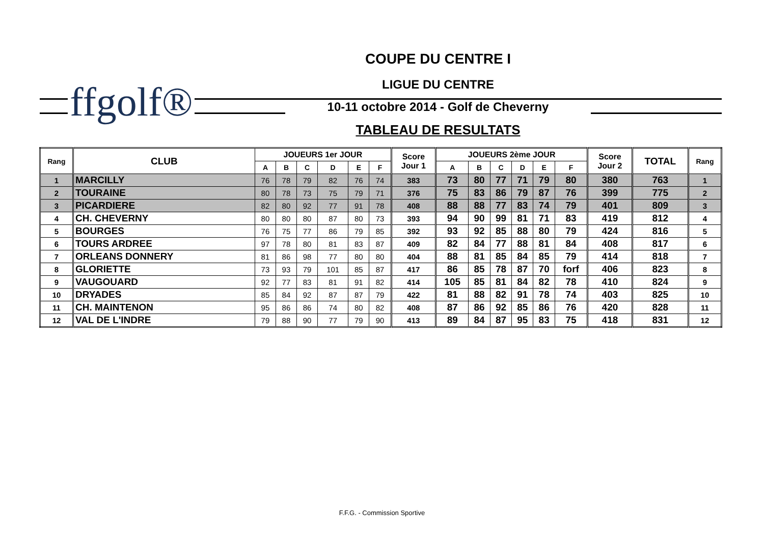ffgolf®
COUPE DU CENTRE I
LIGUE DU CENTRE
10-11 octobre 2014 - Golf de Cheverny
TABLEAU DE RESULTATS
| Rang | CLUB | JOUEURS 1er JOUR | | | | | | Score Jour 1 | JOUEURS 2ème JOUR | | | | | | Score Jour 2 | TOTAL | Rang |
| --- | --- | --- | --- | --- | --- | --- | --- | --- | --- | --- | --- | --- | --- | --- | --- | --- | --- |
| | | A | B | C | D | E | F | | A | B | C | D | E | F | | | |
| 1 | MARCILLY | 76 | 78 | 79 | 82 | 76 | 74 | 383 | 73 | 80 | 77 | 71 | 79 | 80 | 380 | 763 | 1 |
| 2 | TOURAINE | 80 | 78 | 73 | 75 | 79 | 71 | 376 | 75 | 83 | 86 | 79 | 87 | 76 | 399 | 775 | 2 |
| 3 | PICARDIERE | 82 | 80 | 92 | 77 | 91 | 78 | 408 | 88 | 88 | 77 | 83 | 74 | 79 | 401 | 809 | 3 |
| 4 | CH. CHEVERNY | 80 | 80 | 80 | 87 | 80 | 73 | 393 | 94 | 90 | 99 | 81 | 71 | 83 | 419 | 812 | 4 |
| 5 | BOURGES | 76 | 75 | 77 | 86 | 79 | 85 | 392 | 93 | 92 | 85 | 88 | 80 | 79 | 424 | 816 | 5 |
| 6 | TOURS ARDREE | 97 | 78 | 80 | 81 | 83 | 87 | 409 | 82 | 84 | 77 | 88 | 81 | 84 | 408 | 817 | 6 |
| 7 | ORLEANS DONNERY | 81 | 86 | 98 | 77 | 80 | 80 | 404 | 88 | 81 | 85 | 84 | 85 | 79 | 414 | 818 | 7 |
| 8 | GLORIETTE | 73 | 93 | 79 | 101 | 85 | 87 | 417 | 86 | 85 | 78 | 87 | 70 | forf | 406 | 823 | 8 |
| 9 | VAUGOUARD | 92 | 77 | 83 | 81 | 91 | 82 | 414 | 105 | 85 | 81 | 84 | 82 | 78 | 410 | 824 | 9 |
| 10 | DRYADES | 85 | 84 | 92 | 87 | 87 | 79 | 422 | 81 | 88 | 82 | 91 | 78 | 74 | 403 | 825 | 10 |
| 11 | CH. MAINTENON | 95 | 86 | 86 | 74 | 80 | 82 | 408 | 87 | 86 | 92 | 85 | 86 | 76 | 420 | 828 | 11 |
| 12 | VAL DE L'INDRE | 79 | 88 | 90 | 77 | 79 | 90 | 413 | 89 | 84 | 87 | 95 | 83 | 75 | 418 | 831 | 12 |
F.F.G. - Commission Sportive